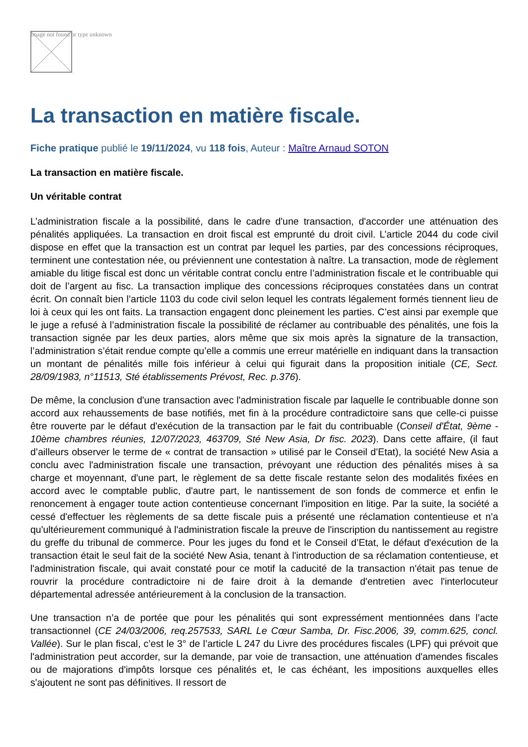Image not found or type unknown
La transaction en matière fiscale.
Fiche pratique publié le 19/11/2024, vu 118 fois, Auteur : Maître Arnaud SOTON
La transaction en matière fiscale.
Un véritable contrat
L’administration fiscale a la possibilité, dans le cadre d'une transaction, d'accorder une atténuation des pénalités appliquées. La transaction en droit fiscal est emprunté du droit civil. L’article 2044 du code civil dispose en effet que la transaction est un contrat par lequel les parties, par des concessions réciproques, terminent une contestation née, ou préviennent une contestation à naître. La transaction, mode de règlement amiable du litige fiscal est donc un véritable contrat conclu entre l’administration fiscale et le contribuable qui doit de l’argent au fisc. La transaction implique des concessions réciproques constatées dans un contrat écrit. On connaît bien l’article 1103 du code civil selon lequel les contrats légalement formés tiennent lieu de loi à ceux qui les ont faits. La transaction engagent donc pleinement les parties. C’est ainsi par exemple que le juge a refusé à l’administration fiscale la possibilité de réclamer au contribuable des pénalités, une fois la transaction signée par les deux parties, alors même que six mois après la signature de la transaction, l’administration s’était rendue compte qu’elle a commis une erreur matérielle en indiquant dans la transaction un montant de pénalités mille fois inférieur à celui qui figurait dans la proposition initiale (CE, Sect. 28/09/1983, n°11513, Sté établissements Prévost, Rec. p.376).
De même, la conclusion d'une transaction avec l'administration fiscale par laquelle le contribuable donne son accord aux rehaussements de base notifiés, met fin à la procédure contradictoire sans que celle-ci puisse être rouverte par le défaut d'exécution de la transaction par le fait du contribuable (Conseil d'État, 9ème - 10ème chambres réunies, 12/07/2023, 463709, Sté New Asia, Dr fisc. 2023). Dans cette affaire, (il faut d’ailleurs observer le terme de « contrat de transaction » utilisé par le Conseil d’Etat), la société New Asia a conclu avec l'administration fiscale une transaction, prévoyant une réduction des pénalités mises à sa charge et moyennant, d'une part, le règlement de sa dette fiscale restante selon des modalités fixées en accord avec le comptable public, d'autre part, le nantissement de son fonds de commerce et enfin le renoncement à engager toute action contentieuse concernant l'imposition en litige. Par la suite, la société a cessé d'effectuer les règlements de sa dette fiscale puis a présenté une réclamation contentieuse et n'a qu'ultérieurement communiqué à l'administration fiscale la preuve de l'inscription du nantissement au registre du greffe du tribunal de commerce. Pour les juges du fond et le Conseil d’Etat, le défaut d'exécution de la transaction était le seul fait de la société New Asia, tenant à l'introduction de sa réclamation contentieuse, et l'administration fiscale, qui avait constaté pour ce motif la caducité de la transaction n'était pas tenue de rouvrir la procédure contradictoire ni de faire droit à la demande d'entretien avec l'interlocuteur départemental adressée antérieurement à la conclusion de la transaction.
Une transaction n’a de portée que pour les pénalités qui sont expressément mentionnées dans l’acte transactionnel (CE 24/03/2006, req.257533, SARL Le Cœur Samba, Dr. Fisc.2006, 39, comm.625, concl. Vallée). Sur le plan fiscal, c’est le 3° de l’article L 247 du Livre des procédures fiscales (LPF) qui prévoit que l'administration peut accorder, sur la demande, par voie de transaction, une atténuation d'amendes fiscales ou de majorations d'impôts lorsque ces pénalités et, le cas échéant, les impositions auxquelles elles s'ajoutent ne sont pas définitives. Il ressort de